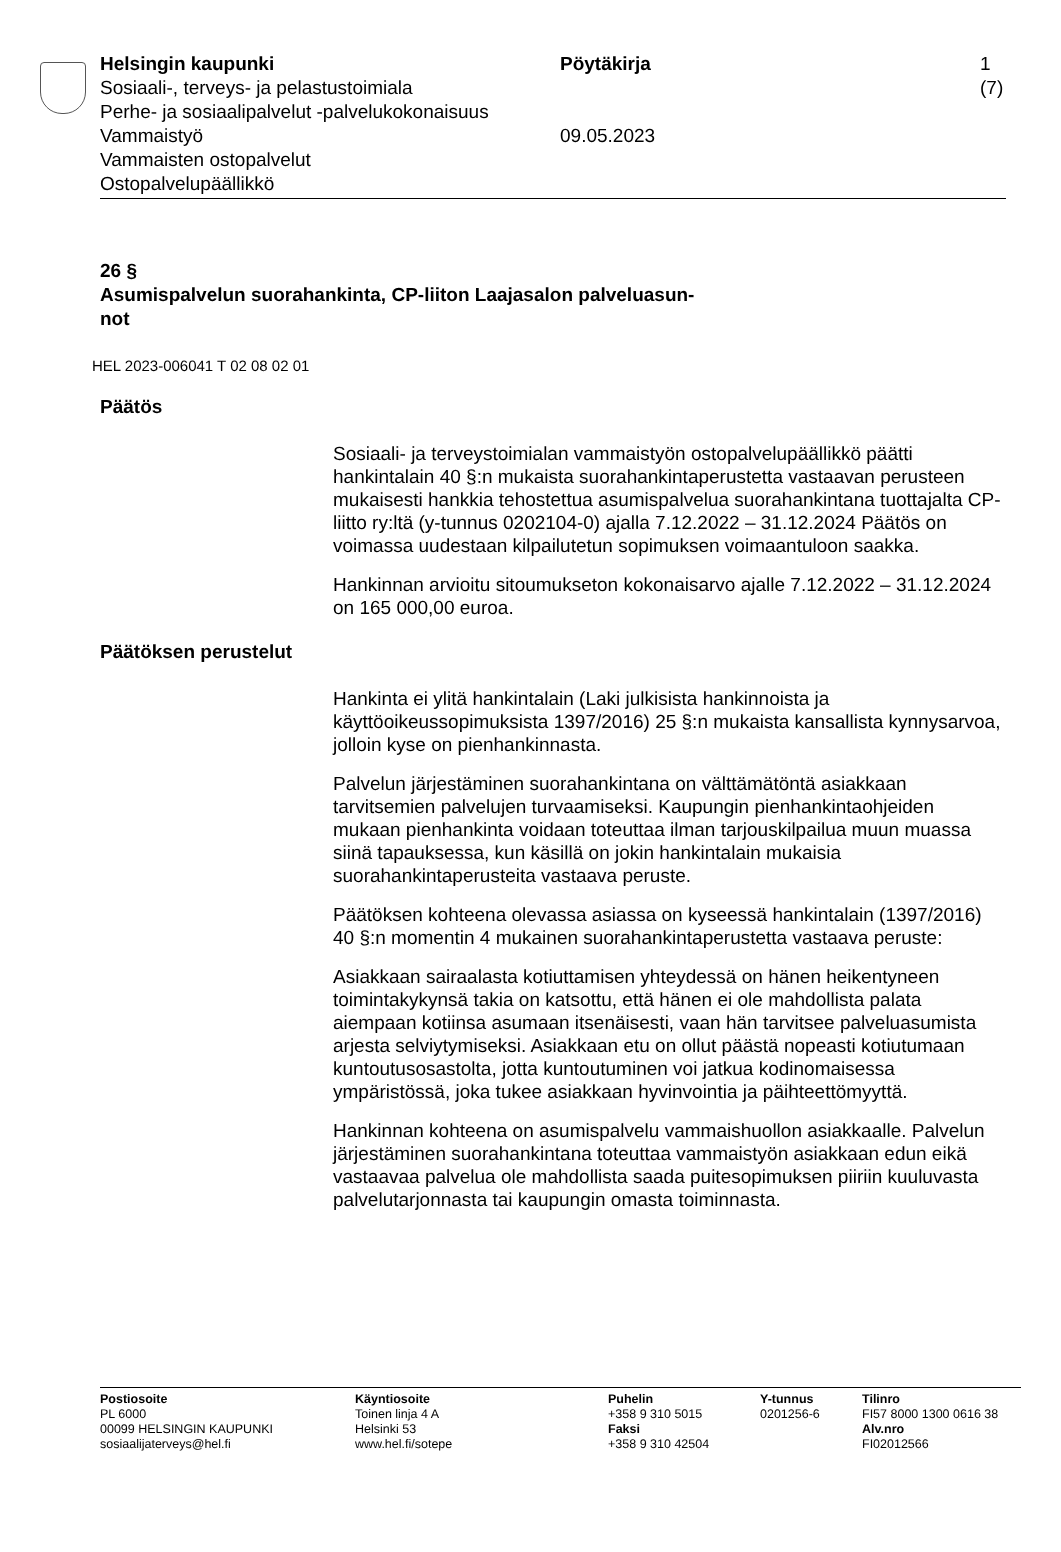Helsingin kaupunki
Sosiaali-, terveys- ja pelastustoimiala
Perhe- ja sosiaalipalvelut -palvelukokonaisuus
Vammaistyö
Vammaisten ostopalvelut
Ostopalvelupäällikkö
Pöytäkirja
09.05.2023
1 (7)
26 §
Asumispalvelun suorahankinta, CP-liiton Laajasalon palveluasun-
not
HEL 2023-006041 T 02 08 02 01
Päätös
Sosiaali- ja terveystoimialan vammaistyön ostopalvelupäällikkö päätti hankintalain 40 §:n mukaista suorahankintaperustetta vastaavan perusteen mukaisesti hankkia tehostettua asumispalvelua suorahankintana tuottajalta CP-liitto ry:ltä (y-tunnus 0202104-0) ajalla 7.12.2022 – 31.12.2024 Päätös on voimassa uudestaan kilpailutetun sopimuksen voimaantuloon saakka.
Hankinnan arvioitu sitoumukseton kokonaisarvo ajalle 7.12.2022 – 31.12.2024 on 165 000,00 euroa.
Päätöksen perustelut
Hankinta ei ylitä hankintalain (Laki julkisista hankinnoista ja käyttöoikeussopimuksista 1397/2016) 25 §:n mukaista kansallista kynnysarvoa, jolloin kyse on pienhankinnasta.
Palvelun järjestäminen suorahankintana on välttämätöntä asiakkaan tarvitsemien palvelujen turvaamiseksi. Kaupungin pienhankintaohjeiden mukaan pienhankinta voidaan toteuttaa ilman tarjouskilpailua muun muassa siinä tapauksessa, kun käsillä on jokin hankintalain mukaisia suorahankintaperusteita vastaava peruste.
Päätöksen kohteena olevassa asiassa on kyseessä hankintalain (1397/2016) 40 §:n momentin 4 mukainen suorahankintaperustetta vastaava peruste:
Asiakkaan sairaalasta kotiuttamisen yhteydessä on hänen heikentyneen toimintakykynsä takia on katsottu, että hänen ei ole mahdollista palata aiempaan kotiinsa asumaan itsenäisesti, vaan hän tarvitsee palveluasumista arjesta selviytymiseksi. Asiakkaan etu on ollut päästä nopeasti kotiutumaan kuntoutusosastolta, jotta kuntoutuminen voi jatkua kodinomaisessa ympäristössä, joka tukee asiakkaan hyvinvointia ja päihteettömyyttä.
Hankinnan kohteena on asumispalvelu vammaishuollon asiakkaalle. Palvelun järjestäminen suorahankintana toteuttaa vammaistyön asiakkaan edun eikä vastaavaa palvelua ole mahdollista saada puitesopimuksen piiriin kuuluvasta palvelutarjonnasta tai kaupungin omasta toiminnasta.
Postiosoite
PL 6000
00099 HELSINGIN KAUPUNKI
sosiaalijaterveys@hel.fi
Käyntiosoite
Toinen linja 4 A
Helsinki 53
www.hel.fi/sotepe
Puhelin
+358 9 310 5015
Faksi
+358 9 310 42504
Y-tunnus
0201256-6
Tilinro
FI57 8000 1300 0616 38
Alv.nro
FI02012566